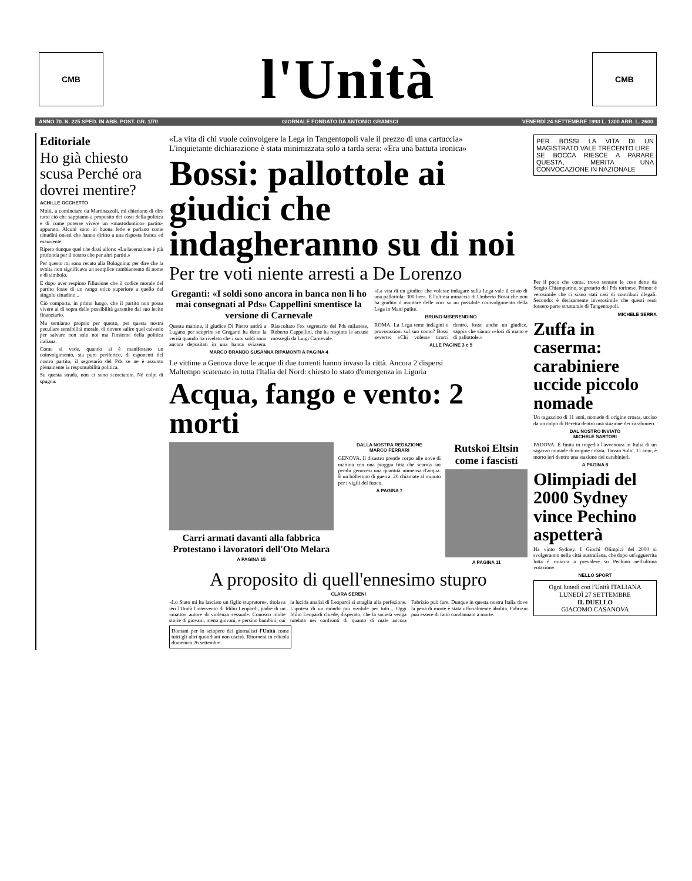CMB
l'Unità
CMB
ANNO 70. N. 225 SPED. IN ABB. POST. GR. 1/70 GIORNALE FONDATO DA ANTONIO GRAMSCI VENERDÌ 24 SETTEMBRE 1993 L. 1300 ARR. L. 2600
Editoriale
Ho già chiesto scusa Perché ora dovrei mentire?
ACHILLE OCCHETTO
Molti, a cominciare da Martinazzoli, mi chiedono di dire tutto ciò che sappiamo a proposito dei costi della politica e di come potesse vivere un «mastodontico» partito-apparato. Alcuni sono in buona fede e parlano come cittadini onesti che hanno diritto a una risposta franca ed esauriente.
Ripeto dunque quel che dissi allora: «La lacerazione è più profonda per il nostro che per altri partiti.»
Per questo mi sono recato alla Bolognina: per dire che la svolta non significava un semplice cambiamento di nome e di simbolo.
E dopo aver respinto l'illusione che il codice morale del partito fosse di un rango etico superiore a quello del singolo cittadino...
Ciò comporta, in primo luogo, che il partito non possa vivere al di sopra delle possibilità garantite dal suo lecito finanziario.
Ma sentiamo proprio per questo, per questa nostra peculiare sensibilità morale, di dovere salire quel calvario per salvare non solo noi ma l'insieme della politica italiana.
Come si vede, quando si è manifestato un coinvolgimento, sia pure periferico, di esponenti del nostro partito, il segretario del Pds se ne è assunto pienamente la responsabilità politica.
Su questa strada, non ci sono scorciatoie. Né colpi di spugna.
«La vita di chi vuole coinvolgere la Lega in Tangentopoli vale il prezzo di una cartuccia»
L'inquietante dichiarazione è stata minimizzata solo a tarda sera: «Era una battuta ironica»
Bossi: pallottole ai giudici che indagheranno su di noi
Per tre voti niente arresti a De Lorenzo
Greganti: «I soldi sono ancora in banca non li ho mai consegnati al Pds» Cappellini smentisce la versione di Carnevale
Questa mattina, il giudice Di Pietro andrà a Lugano per scoprire se Greganti ha detto la verità quando ha rivelato che i suoi soldi sono ancora depositati in una banca svizzera. Riascoltato l'ex segretario del Pds milanese, Roberto Cappellini, che ha respinto le accuse mossegli da Luigi Carnevale.
MARCO BRANDO SUSANNA RIPAMONTI A PAGINA 4
«La vita di un giudice che volesse indagare sulla Lega vale il costo di una pallottola: 300 lire». È l'ultima minaccia di Umberto Bossi che non ha gradito il montare delle voci su un possibile coinvolgimento della Lega in Mani pulite.
BRUNO MISERENDINO
ROMA. La Lega teme indagini o provocazioni sul suo conto? Bossi avverte: «Chi volesse tirarci dentro, fosse anche un giudice, sappia che siamo veloci di mano e di pallottole.»
ALLE PAGINE 3 e 5
Le vittime a Genova dove le acque di due torrenti hanno invaso la città. Ancora 2 dispersi
Maltempo scatenato in tutta l'Italia del Nord: chiesto lo stato d'emergenza in Liguria
Acqua, fango e vento: 2 morti
Carri armati davanti alla fabbrica Protestano i lavoratori dell'Oto Melara
A PAGINA 15
DALLA NOSTRA REDAZIONE
MARCO FERRARI
GENOVA. Il disastro prende corpo alle nove di mattina con una pioggia fitta che scarica sui pendii genovesi una quantità immensa d'acqua. È un bollettino di guerra: 20 chiamate al minuto per i vigili del fuoco.
A PAGINA 7
Rutskoi Eltsin come i fascisti
A PAGINA 11
A proposito di quell'ennesimo stupro
CLARA SERENI
«Lo Stato mi ha lasciato un figlio stupratore», titolava ieri l'Unità l'intervento di Idilio Leopardi, padre di un «matto» autore di violenza sessuale. Conosco molte storie di giovani, meno giovani, e persino bambini, cui la lucida analisi di Leopardi si attaglia alla perfezione. L'ipotesi di un mondo più vivibile per tutti... Oggi Idilio Leopardi chiede, disperato, che la società venga tutelata nei confronti di quanto di male ancora Fabrizio può fare. Dunque in questa nostra Italia dove la pena di morte è stata ufficialmente abolita, Fabrizio può essere di fatto condannato a morte.
Domani per lo sciopero dei giornalisti l'Unità come tutti gli altri quotidiani non uscirà. Ritornerà in edicola domenica 26 settembre.
PER BOSSI LA VITA DI UN MAGISTRATO VALE TRECENTO LIRE
SE BOCCA RIESCE A PARARE QUESTA, MERITA UNA CONVOCAZIONE IN NAZIONALE
Per il poco che conta, trovo sensate le cose dette da Sergio Chiamparino, segretario del Pds torinese. Primo: è verosimile che ci siano stati casi di contributi illegali. Secondo: è decisamente inverosimile che questi reati fossero parte strutturale di Tangentopoli.
MICHELE SERRA
Zuffa in caserma: carabiniere uccide piccolo nomade
Un ragazzino di 11 anni, nomade di origine croata, ucciso da un colpo di Beretta dentro una stazione dei carabinieri.
DAL NOSTRO INVIATO
MICHELE SARTORI
PADOVA. È finita in tragedia l'avventura in Italia di un ragazzo nomade di origine croata. Tarzan Sulic, 11 anni, è morto ieri dentro una stazione dei carabinieri.
A PAGINA 8
Olimpiadi del 2000 Sydney vince Pechino aspetterà
Ha vinto Sydney. I Giochi Olimpici del 2000 si svolgeranno nella città australiana, che dopo un'agguerrita lotta è riuscita a prevalere su Pechino nell'ultima votazione.
NELLO SPORT
Ogni lunedì con l'Unità ITALIANA
LUNEDÌ 27 SETTEMBRE
IL DUELLO
GIACOMO CASANOVA